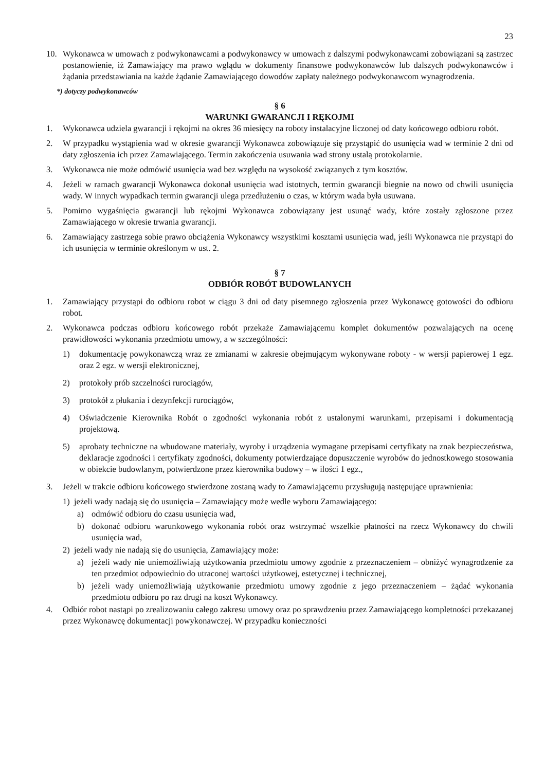23
10. Wykonawca w umowach z podwykonawcami a podwykonawcy w umowach z dalszymi podwykonawcami zobowiązani są zastrzec postanowienie, iż Zamawiający ma prawo wglądu w dokumenty finansowe podwykonawców lub dalszych podwykonawców i żądania przedstawiania na każde żądanie Zamawiającego dowodów zapłaty należnego podwykonawcom wynagrodzenia.
*) dotyczy podwykonawców
§ 6
WARUNKI GWARANCJI I RĘKOJMI
1. Wykonawca udziela gwarancji i rękojmi na okres 36 miesięcy na roboty instalacyjne liczonej od daty końcowego odbioru robót.
2. W przypadku wystąpienia wad w okresie gwarancji Wykonawca zobowiązuje się przystąpić do usunięcia wad w terminie 2 dni od daty zgłoszenia ich przez Zamawiającego. Termin zakończenia usuwania wad strony ustalą protokolarnie.
3. Wykonawca nie może odmówić usunięcia wad bez względu na wysokość związanych z tym kosztów.
4. Jeżeli w ramach gwarancji Wykonawca dokonał usunięcia wad istotnych, termin gwarancji biegnie na nowo od chwili usunięcia wady. W innych wypadkach termin gwarancji ulega przedłużeniu o czas, w którym wada była usuwana.
5. Pomimo wygaśnięcia gwarancji lub rękojmi Wykonawca zobowiązany jest usunąć wady, które zostały zgłoszone przez Zamawiającego w okresie trwania gwarancji.
6. Zamawiający zastrzega sobie prawo obciążenia Wykonawcy wszystkimi kosztami usunięcia wad, jeśli Wykonawca nie przystąpi do ich usunięcia w terminie określonym w ust. 2.
§ 7
ODBIÓR ROBÓT BUDOWLANYCH
1. Zamawiający przystąpi do odbioru robot w ciągu 3 dni od daty pisemnego zgłoszenia przez Wykonawcę gotowości do odbioru robot.
2. Wykonawca podczas odbioru końcowego robót przekaże Zamawiającemu komplet dokumentów pozwalających na ocenę prawidłowości wykonania przedmiotu umowy, a w szczególności:
1) dokumentację powykonawczą wraz ze zmianami w zakresie obejmującym wykonywane roboty - w wersji papierowej 1 egz. oraz 2 egz. w wersji elektronicznej,
2) protokoły prób szczelności rurociągów,
3) protokół z płukania i dezynfekcji rurociągów,
4) Oświadczenie Kierownika Robót o zgodności wykonania robót z ustalonymi warunkami, przepisami i dokumentacją projektową.
5) aprobaty techniczne na wbudowane materiały, wyroby i urządzenia wymagane przepisami certyfikaty na znak bezpieczeństwa, deklaracje zgodności i certyfikaty zgodności, dokumenty potwierdzające dopuszczenie wyrobów do jednostkowego stosowania w obiekcie budowlanym, potwierdzone przez kierownika budowy – w ilości 1 egz.,
3. Jeżeli w trakcie odbioru końcowego stwierdzone zostaną wady to Zamawiającemu przysługują następujące uprawnienia:
1) jeżeli wady nadają się do usunięcia – Zamawiający może wedle wyboru Zamawiającego:
a) odmówić odbioru do czasu usunięcia wad,
b) dokonać odbioru warunkowego wykonania robót oraz wstrzymać wszelkie płatności na rzecz Wykonawcy do chwili usunięcia wad,
2) jeżeli wady nie nadają się do usunięcia, Zamawiający może:
a) jeżeli wady nie uniemożliwiają użytkowania przedmiotu umowy zgodnie z przeznaczeniem – obniżyć wynagrodzenie za ten przedmiot odpowiednio do utraconej wartości użytkowej, estetycznej i technicznej,
b) jeżeli wady uniemożliwiają użytkowanie przedmiotu umowy zgodnie z jego przeznaczeniem – żądać wykonania przedmiotu odbioru po raz drugi na koszt Wykonawcy.
4. Odbiór robot nastąpi po zrealizowaniu całego zakresu umowy oraz po sprawdzeniu przez Zamawiającego kompletności przekazanej przez Wykonawcę dokumentacji powykonawczej. W przypadku konieczności